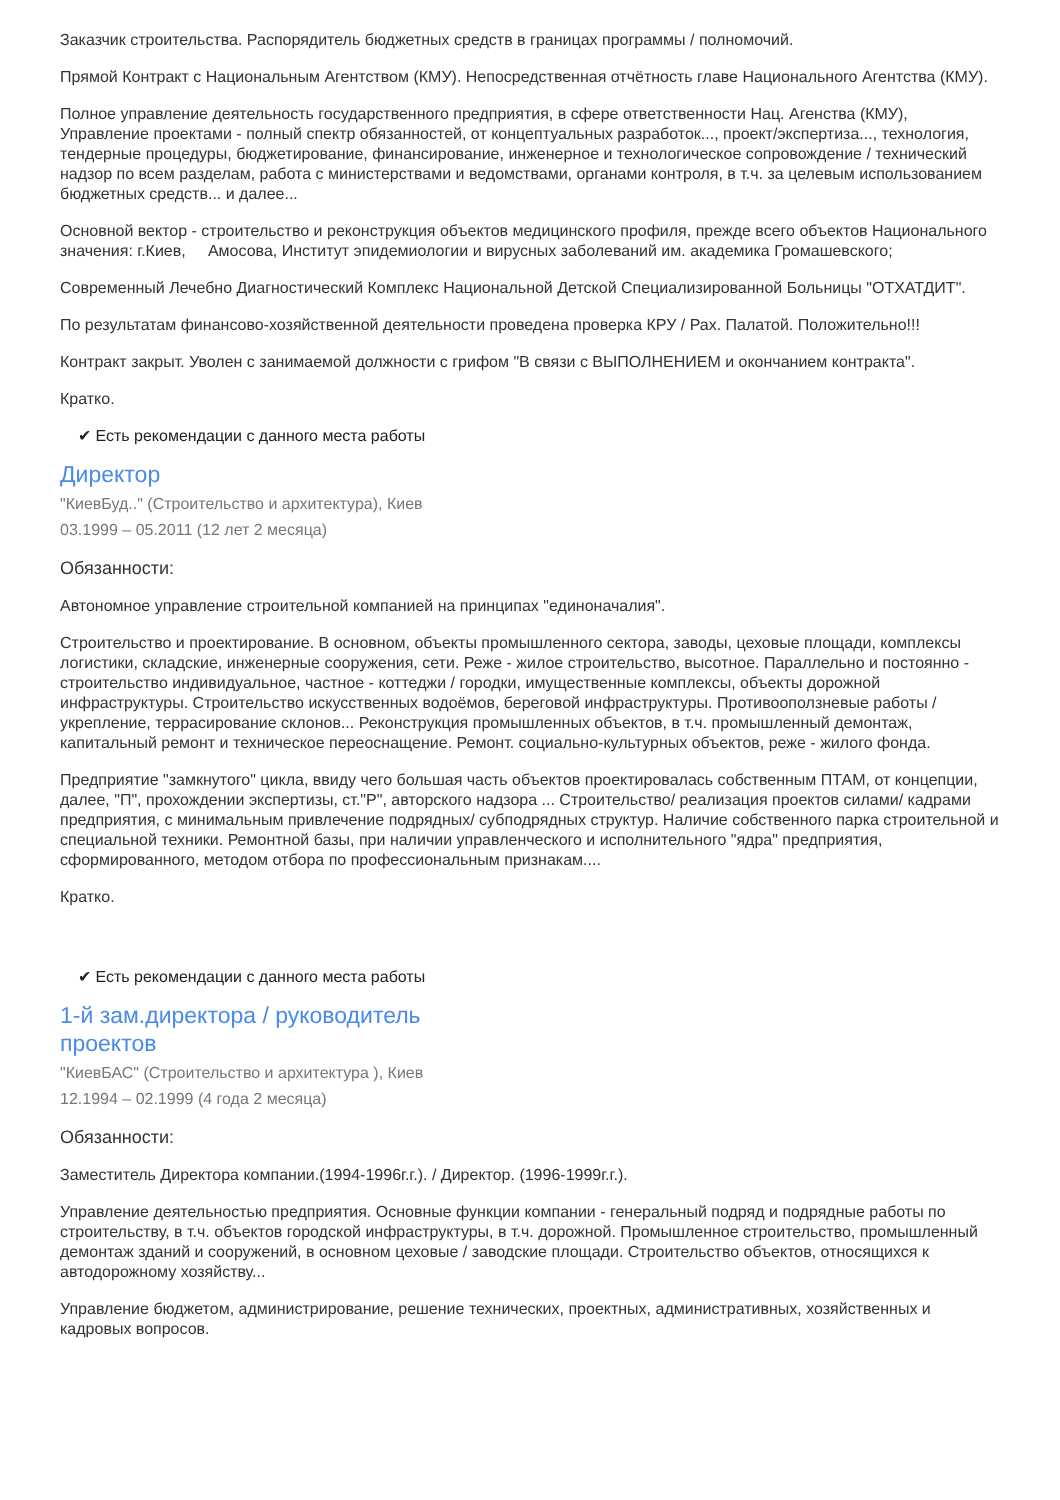Заказчик строительства. Распорядитель бюджетных средств в границах программы / полномочий.
Прямой Контракт с Национальным Агентством (КМУ). Непосредственная отчётность главе Национального Агентства (КМУ).
Полное управление деятельность государственного предприятия, в сфере ответственности Нац. Агенства (КМУ), Управление проектами - полный спектр обязанностей, от концептуальных разработок..., проект/экспертиза..., технология, тендерные процедуры, бюджетирование, финансирование, инженерное и технологическое сопровождение / технический надзор по всем разделам, работа с министерствами и ведомствами, органами контроля, в т.ч. за целевым использованием бюджетных средств... и далее...
Основной вектор - строительство и реконструкция объектов медицинского профиля, прежде всего объектов Национального значения: г.Киев, Амосова, Институт эпидемиологии и вирусных заболеваний им. академика Громашевского;
Современный Лечебно Диагностический Комплекс Национальной Детской Специализированной Больницы "ОТХАТДИТ".
По результатам финансово-хозяйственной деятельности проведена проверка КРУ / Рах. Палатой. Положительно!!!
Контракт закрыт. Уволен с занимаемой должности с грифом "В связи с ВЫПОЛНЕНИЕМ и окончанием контракта".
Кратко.
✔ Есть рекомендации с данного места работы
Директор
"КиевБуд.." (Строительство и архитектура), Киев
03.1999 – 05.2011 (12 лет 2 месяца)
Обязанности:
Автономное управление строительной компанией на принципах "единоначалия".
Строительство и проектирование. В основном, объекты промышленного сектора, заводы, цеховые площади, комплексы логистики, складские, инженерные сооружения, сети. Реже - жилое строительство, высотное. Параллельно и постоянно - строительство индивидуальное, частное - коттеджи / городки, имущественные комплексы, объекты дорожной инфраструктуры. Строительство искусственных водоёмов, береговой инфраструктуры. Противооползневые работы /укрепление, террасирование склонов... Реконструкция промышленных объектов, в т.ч. промышленный демонтаж, капитальный ремонт и техническое переоснащение. Ремонт. социально-культурных объектов, реже - жилого фонда.
Предприятие "замкнутого" цикла, ввиду чего большая часть объектов проектировалась собственным ПТАМ, от концепции, далее, "П", прохождении экспертизы, ст."Р", авторского надзора ... Строительство/ реализация проектов силами/ кадрами предприятия, с минимальным привлечение подрядных/ субподрядных структур. Наличие собственного парка строительной и специальной техники. Ремонтной базы, при наличии управленческого и исполнительного "ядра" предприятия, сформированного, методом отбора по профессиональным признакам....
Кратко.
✔ Есть рекомендации с данного места работы
1-й зам.директора / руководитель
проектов
"КиевБАС" (Строительство и архитектура ), Киев
12.1994 – 02.1999 (4 года 2 месяца)
Обязанности:
Заместитель Директора компании.(1994-1996г.г.). / Директор. (1996-1999г.г.).
Управление деятельностью предприятия. Основные функции компании - генеральный подряд и подрядные работы по строительству, в т.ч. объектов городской инфраструктуры, в т.ч. дорожной. Промышленное строительство, промышленный демонтаж зданий и сооружений, в основном цеховые / заводские площади. Строительство объектов, относящихся к автодорожному хозяйству...
Управление бюджетом, администрирование, решение технических, проектных, административных, хозяйственных и кадровых вопросов.